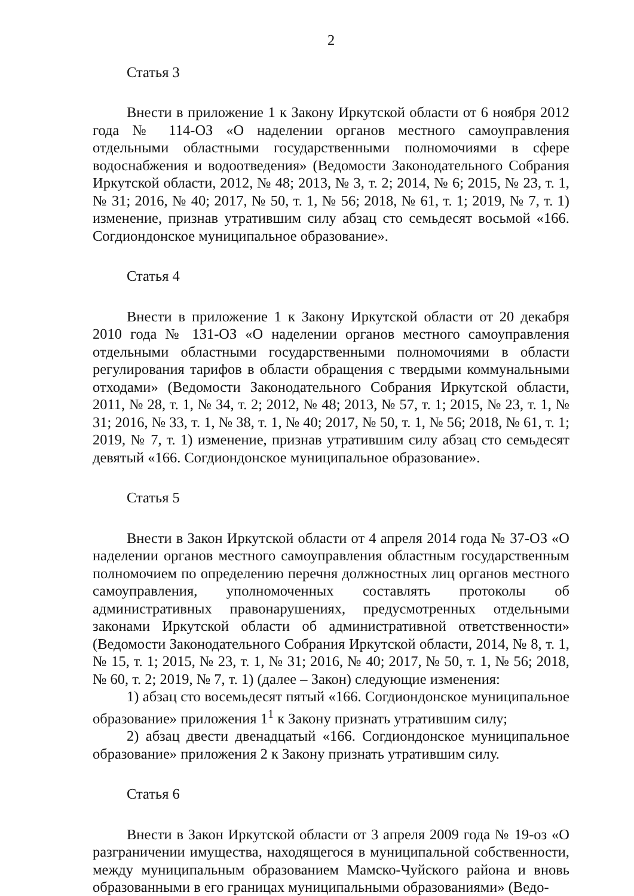2
Статья 3
Внести в приложение 1 к Закону Иркутской области от 6 ноября 2012 года № 114-ОЗ «О наделении органов местного самоуправления отдельными областными государственными полномочиями в сфере водоснабжения и водоотведения» (Ведомости Законодательного Собрания Иркутской области, 2012, № 48; 2013, № 3, т. 2; 2014, № 6; 2015, № 23, т. 1, № 31; 2016, № 40; 2017, № 50, т. 1, № 56; 2018, № 61, т. 1; 2019, № 7, т. 1) изменение, признав утратившим силу абзац сто семьдесят восьмой «166. Согдиондонское муниципальное образование».
Статья 4
Внести в приложение 1 к Закону Иркутской области от 20 декабря 2010 года № 131-ОЗ «О наделении органов местного самоуправления отдельными областными государственными полномочиями в области регулирования тарифов в области обращения с твердыми коммунальными отходами» (Ведомости Законодательного Собрания Иркутской области, 2011, № 28, т. 1, № 34, т. 2; 2012, № 48; 2013, № 57, т. 1; 2015, № 23, т. 1, № 31; 2016, № 33, т. 1, № 38, т. 1, № 40; 2017, № 50, т. 1, № 56; 2018, № 61, т. 1; 2019, № 7, т. 1) изменение, признав утратившим силу абзац сто семьдесят девятый «166. Согдиондонское муниципальное образование».
Статья 5
Внести в Закон Иркутской области от 4 апреля 2014 года № 37-ОЗ «О наделении органов местного самоуправления областным государственным полномочием по определению перечня должностных лиц органов местного самоуправления, уполномоченных составлять протоколы об административных правонарушениях, предусмотренных отдельными законами Иркутской области об административной ответственности» (Ведомости Законодательного Собрания Иркутской области, 2014, № 8, т. 1, № 15, т. 1; 2015, № 23, т. 1, № 31; 2016, № 40; 2017, № 50, т. 1, № 56; 2018, № 60, т. 2; 2019, № 7, т. 1) (далее – Закон) следующие изменения:
1) абзац сто восемьдесят пятый «166. Согдиондонское муниципальное образование» приложения 1<sup>1</sup> к Закону признать утратившим силу;
2) абзац двести двенадцатый «166. Согдиондонское муниципальное образование» приложения 2 к Закону признать утратившим силу.
Статья 6
Внести в Закон Иркутской области от 3 апреля 2009 года № 19-оз «О разграничении имущества, находящегося в муниципальной собственности, между муниципальным образованием Мамско-Чуйского района и вновь образованными в его границах муниципальными образованиями» (Ведо-